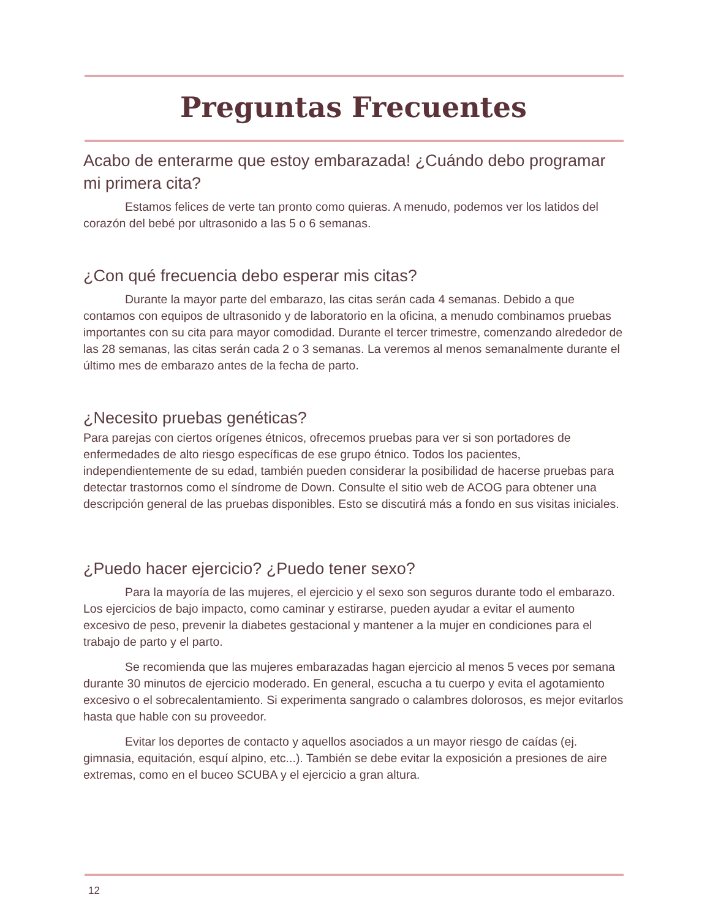Preguntas Frecuentes
Acabo de enterarme que estoy embarazada! ¿Cuándo debo programar mi primera cita?
Estamos felices de verte tan pronto como quieras. A menudo, podemos ver los latidos del corazón del bebé por ultrasonido a las 5 o 6 semanas.
¿Con qué frecuencia debo esperar mis citas?
Durante la mayor parte del embarazo, las citas serán cada 4 semanas. Debido a que contamos con equipos de ultrasonido y de laboratorio en la oficina, a menudo combinamos pruebas importantes con su cita para mayor comodidad. Durante el tercer trimestre, comenzando alrededor de las 28 semanas, las citas serán cada 2 o 3 semanas. La veremos al menos semanalmente durante el último mes de embarazo antes de la fecha de parto.
¿Necesito pruebas genéticas?
Para parejas con ciertos orígenes étnicos, ofrecemos pruebas para ver si son portadores de enfermedades de alto riesgo específicas de ese grupo étnico. Todos los pacientes, independientemente de su edad, también pueden considerar la posibilidad de hacerse pruebas para detectar trastornos como el síndrome de Down. Consulte el sitio web de ACOG para obtener una descripción general de las pruebas disponibles. Esto se discutirá más a fondo en sus visitas iniciales.
¿Puedo hacer ejercicio? ¿Puedo tener sexo?
Para la mayoría de las mujeres, el ejercicio y el sexo son seguros durante todo el embarazo. Los ejercicios de bajo impacto, como caminar y estirarse, pueden ayudar a evitar el aumento excesivo de peso, prevenir la diabetes gestacional y mantener a la mujer en condiciones para el trabajo de parto y el parto.
Se recomienda que las mujeres embarazadas hagan ejercicio al menos 5 veces por semana durante 30 minutos de ejercicio moderado. En general, escucha a tu cuerpo y evita el agotamiento excesivo o el sobrecalentamiento. Si experimenta sangrado o calambres dolorosos, es mejor evitarlos hasta que hable con su proveedor.
Evitar los deportes de contacto y aquellos asociados a un mayor riesgo de caídas (ej. gimnasia, equitación, esquí alpino, etc...). También se debe evitar la exposición a presiones de aire extremas, como en el buceo SCUBA y el ejercicio a gran altura.
12